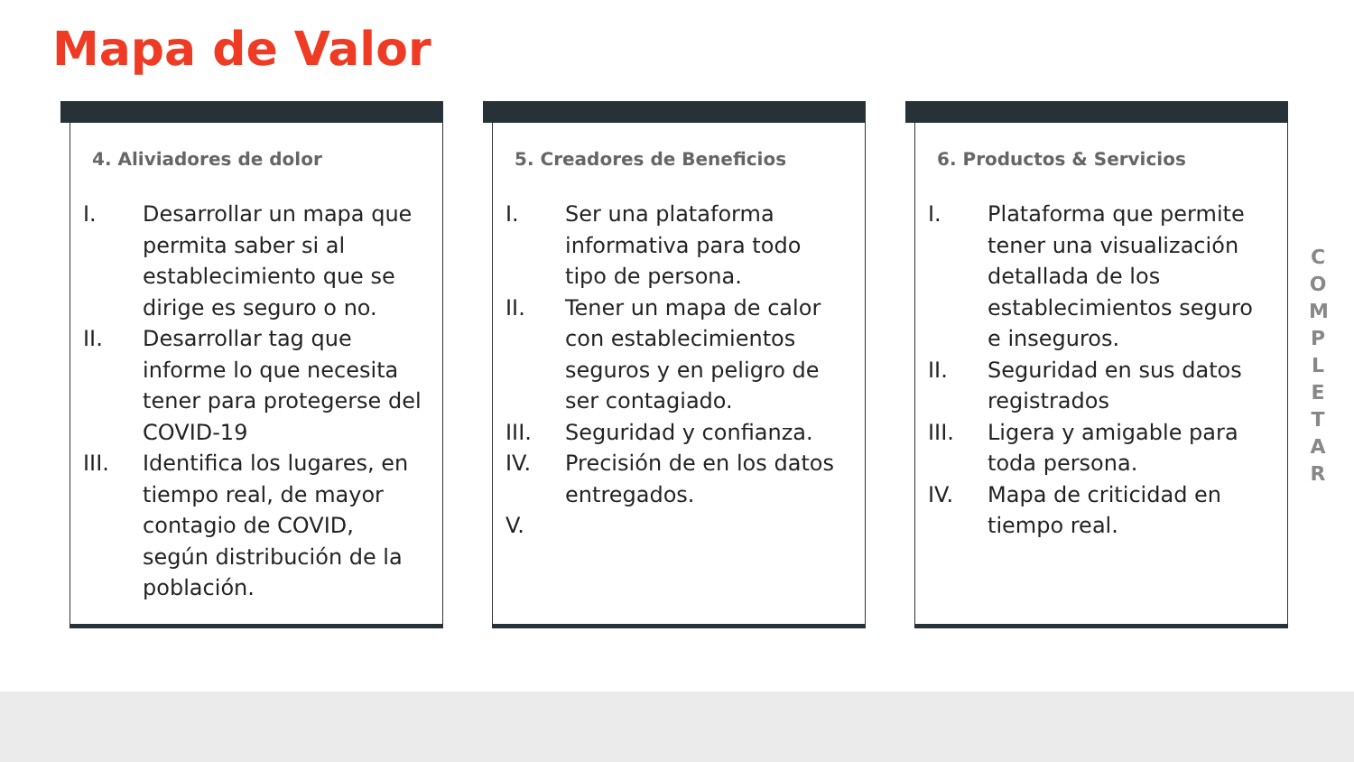Mapa de Valor
4. Aliviadores de dolor
I. Desarrollar un mapa que permita saber si al establecimiento que se dirige es seguro o no.
II. Desarrollar tag que informe lo que necesita tener para protegerse del COVID-19
III. Identifica los lugares, en tiempo real, de mayor contagio de COVID, según distribución de la población.
5. Creadores de Beneficios
I. Ser una plataforma informativa para todo tipo de persona.
II. Tener un mapa de calor con establecimientos seguros y en peligro de ser contagiado.
III. Seguridad y confianza.
IV. Precisión de en los datos entregados.
V.
6. Productos & Servicios
I. Plataforma que permite tener una visualización detallada de los establecimientos seguro e inseguros.
II. Seguridad en sus datos registrados
III. Ligera y amigable para toda persona.
IV. Mapa de criticidad en tiempo real.
C
O
M
P
L
E
T
A
R